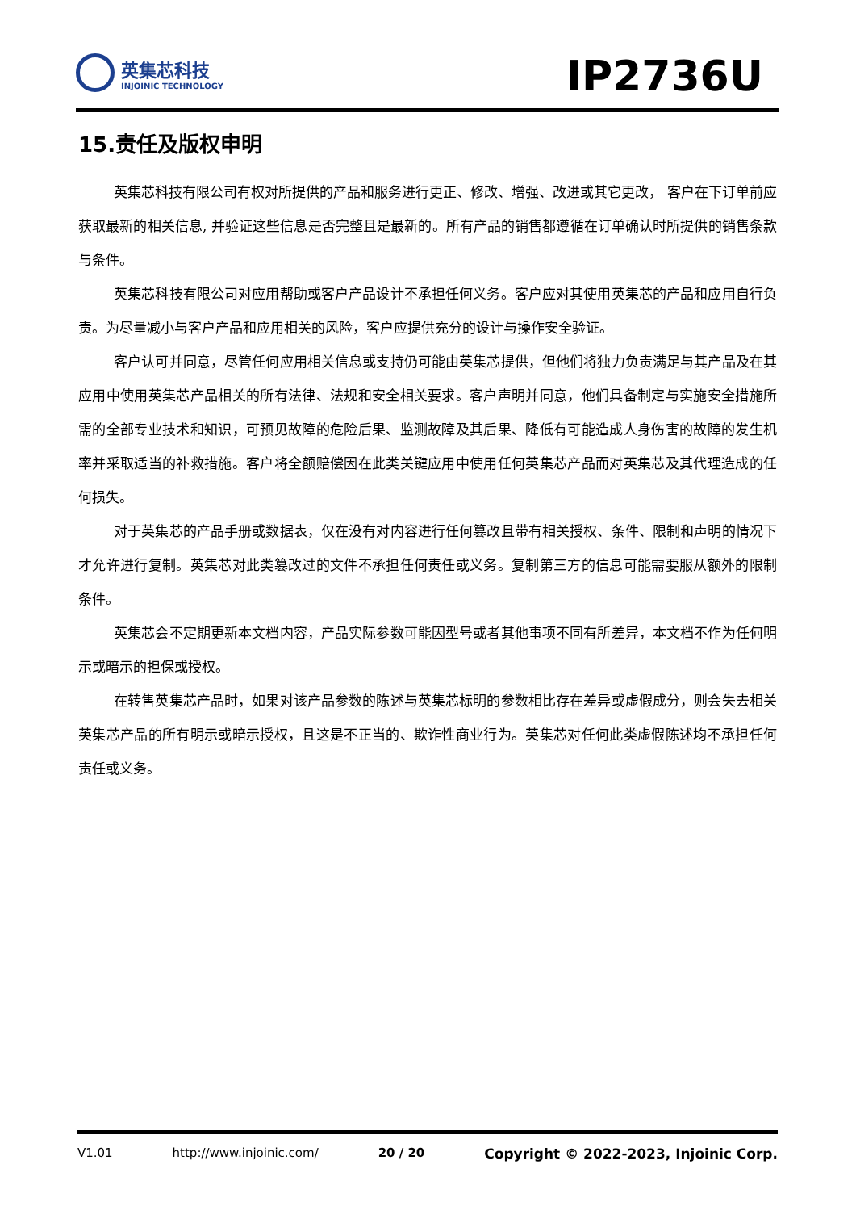英集芯科技
INJOINIC TECHNOLOGY
IP2736U
15.责任及版权申明
英集芯科技有限公司有权对所提供的产品和服务进行更正、修改、增强、改进或其它更改， 客户在下订单前应获取最新的相关信息, 并验证这些信息是否完整且是最新的。所有产品的销售都遵循在订单确认时所提供的销售条款与条件。
英集芯科技有限公司对应用帮助或客户产品设计不承担任何义务。客户应对其使用英集芯的产品和应用自行负责。为尽量减小与客户产品和应用相关的风险，客户应提供充分的设计与操作安全验证。
客户认可并同意，尽管任何应用相关信息或支持仍可能由英集芯提供，但他们将独力负责满足与其产品及在其应用中使用英集芯产品相关的所有法律、法规和安全相关要求。客户声明并同意，他们具备制定与实施安全措施所需的全部专业技术和知识，可预见故障的危险后果、监测故障及其后果、降低有可能造成人身伤害的故障的发生机率并采取适当的补救措施。客户将全额赔偿因在此类关键应用中使用任何英集芯产品而对英集芯及其代理造成的任何损失。
对于英集芯的产品手册或数据表，仅在没有对内容进行任何篡改且带有相关授权、条件、限制和声明的情况下才允许进行复制。英集芯对此类篡改过的文件不承担任何责任或义务。复制第三方的信息可能需要服从额外的限制条件。
英集芯会不定期更新本文档内容，产品实际参数可能因型号或者其他事项不同有所差异，本文档不作为任何明示或暗示的担保或授权。
在转售英集芯产品时，如果对该产品参数的陈述与英集芯标明的参数相比存在差异或虚假成分，则会失去相关英集芯产品的所有明示或暗示授权，且这是不正当的、欺诈性商业行为。英集芯对任何此类虚假陈述均不承担任何责任或义务。
V1.01 http://www.injoinic.com/ 20 / 20 Copyright © 2022-2023, Injoinic Corp.